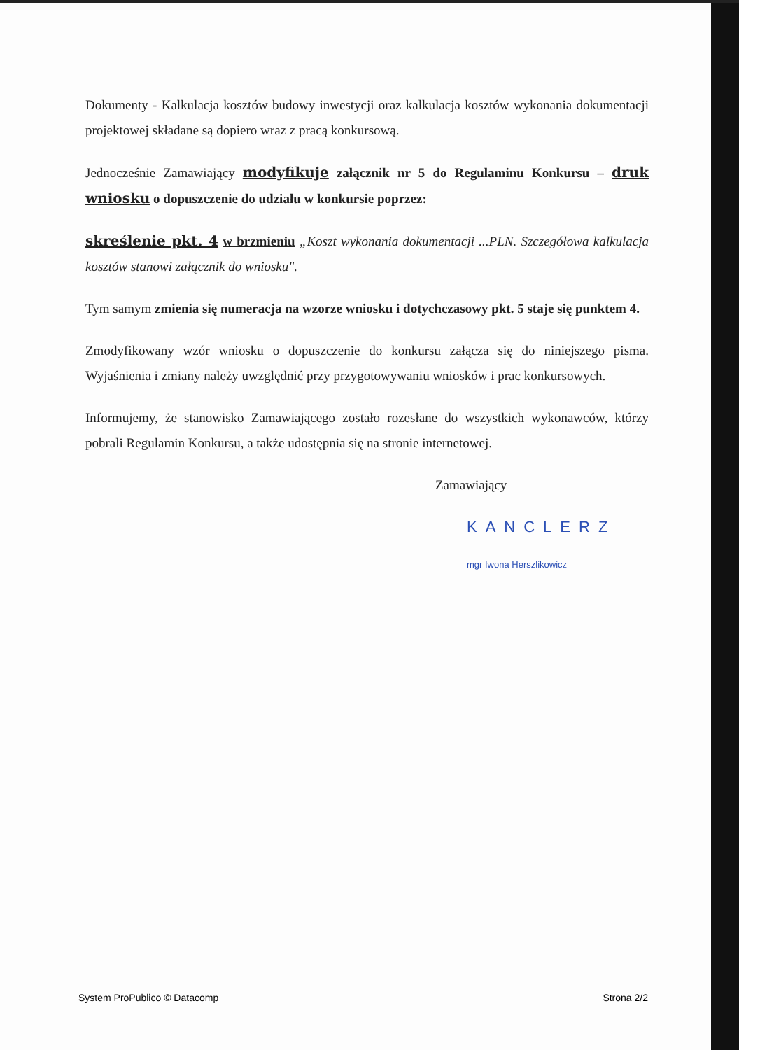Dokumenty - Kalkulacja kosztów budowy inwestycji oraz kalkulacja kosztów wykonania dokumentacji projektowej składane są dopiero wraz z pracą konkursową.
Jednocześnie Zamawiający modyfikuje załącznik nr 5 do Regulaminu Konkursu – druk wniosku o dopuszczenie do udziału w konkursie poprzez:
skreślenie pkt. 4 w brzmieniu „Koszt wykonania dokumentacji ...PLN. Szczegółowa kalkulacja kosztów stanowi załącznik do wniosku".
Tym samym zmienia się numeracja na wzorze wniosku i dotychczasowy pkt. 5 staje się punktem 4.
Zmodyfikowany wzór wniosku o dopuszczenie do konkursu załącza się do niniejszego pisma. Wyjaśnienia i zmiany należy uwzględnić przy przygotowywaniu wniosków i prac konkursowych.
Informujemy, że stanowisko Zamawiającego zostało rozesłane do wszystkich wykonawców, którzy pobrali Regulamin Konkursu, a także udostępnia się na stronie internetowej.
Zamawiający
KANCLERZ
mgr Iwona Herszlikowicz
System ProPublico © Datacomp Strona 2/2